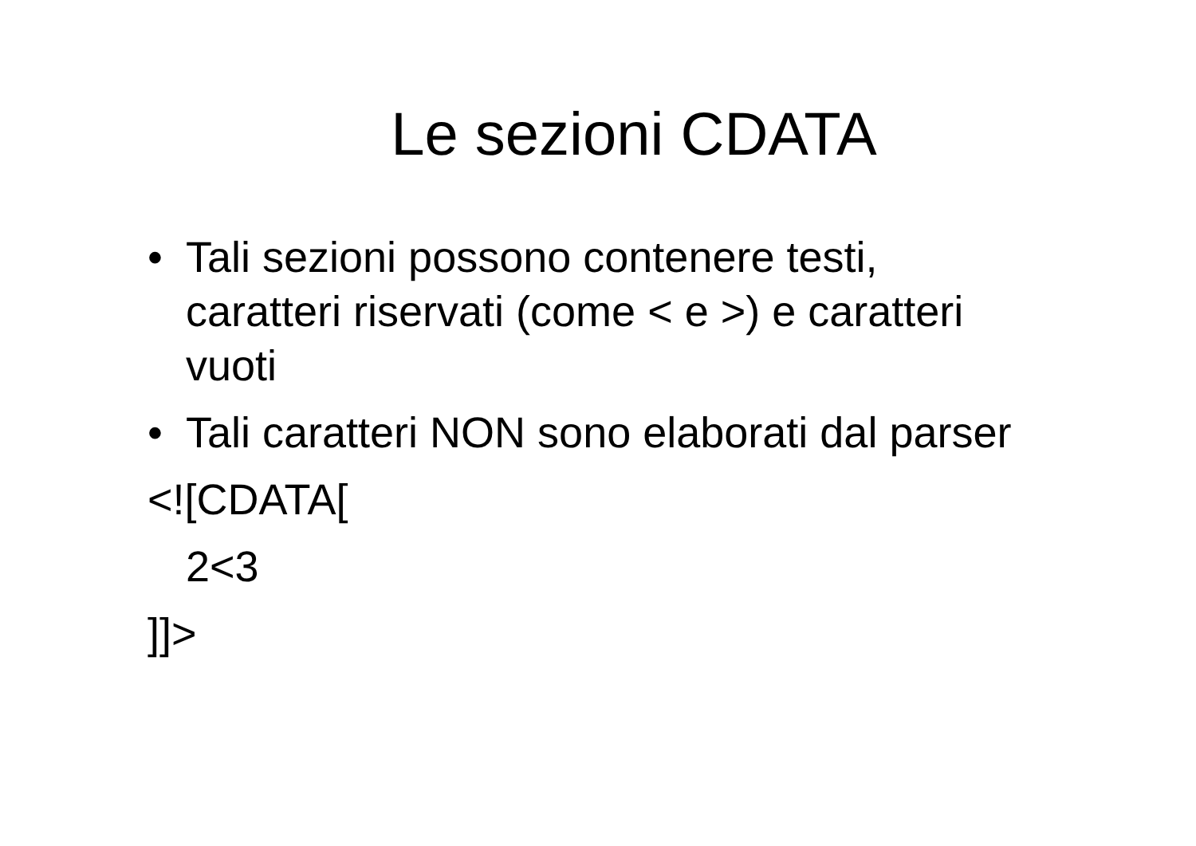Le sezioni CDATA
• Tali sezioni possono contenere testi, caratteri riservati (come < e >) e caratteri vuoti
• Tali caratteri NON sono elaborati dal parser
<![CDATA[
2<3
]]>